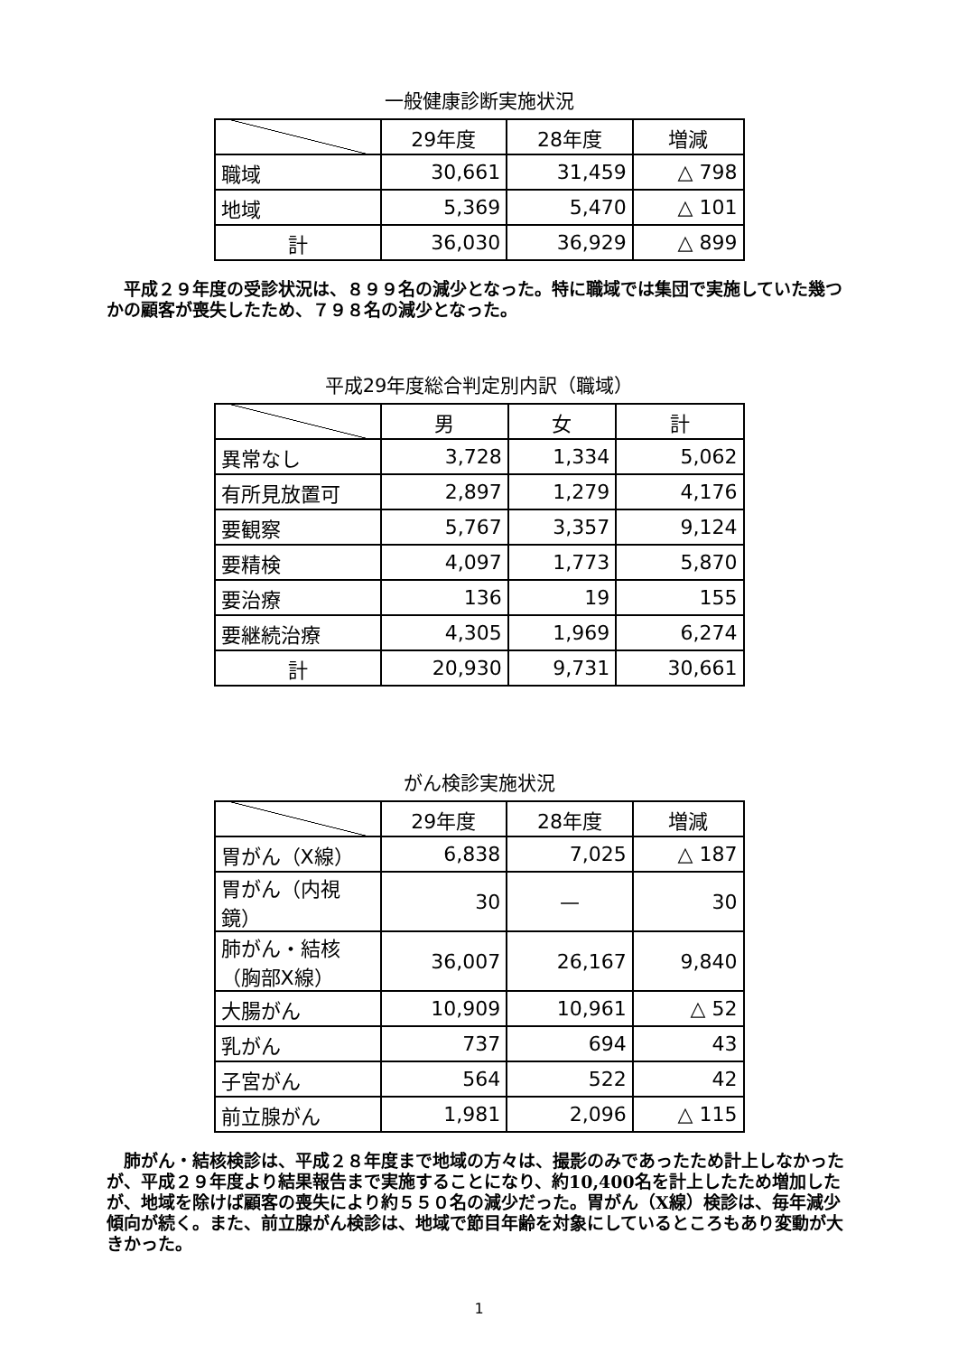一般健康診断実施状況
| | 29年度 | 28年度 | 増減 |
| --- | --- | --- | --- |
| 職域 | 30,661 | 31,459 | △ 798 |
| 地域 | 5,369 | 5,470 | △ 101 |
| 計 | 36,030 | 36,929 | △ 899 |
平成２９年度の受診状況は、８９９名の減少となった。特に職域では集団で実施していた幾つかの顧客が喪失したため、７９８名の減少となった。
平成29年度総合判定別内訳（職域）
| | 男 | 女 | 計 |
| --- | --- | --- | --- |
| 異常なし | 3,728 | 1,334 | 5,062 |
| 有所見放置可 | 2,897 | 1,279 | 4,176 |
| 要観察 | 5,767 | 3,357 | 9,124 |
| 要精検 | 4,097 | 1,773 | 5,870 |
| 要治療 | 136 | 19 | 155 |
| 要継続治療 | 4,305 | 1,969 | 6,274 |
| 計 | 20,930 | 9,731 | 30,661 |
がん検診実施状況
| | 29年度 | 28年度 | 増減 |
| --- | --- | --- | --- |
| 胃がん（X線） | 6,838 | 7,025 | △ 187 |
| 胃がん（内視鏡） | 30 | — | 30 |
| 肺がん・結核 （胸部X線） | 36,007 | 26,167 | 9,840 |
| 大腸がん | 10,909 | 10,961 | △ 52 |
| 乳がん | 737 | 694 | 43 |
| 子宮がん | 564 | 522 | 42 |
| 前立腺がん | 1,981 | 2,096 | △ 115 |
肺がん・結核検診は、平成２８年度まで地域の方々は、撮影のみであったため計上しなかったが、平成２９年度より結果報告まで実施することになり、約10,400名を計上したため増加したが、地域を除けば顧客の喪失により約５５０名の減少だった。胃がん（X線）検診は、毎年減少傾向が続く。また、前立腺がん検診は、地域で節目年齢を対象にしているところもあり変動が大きかった。
1